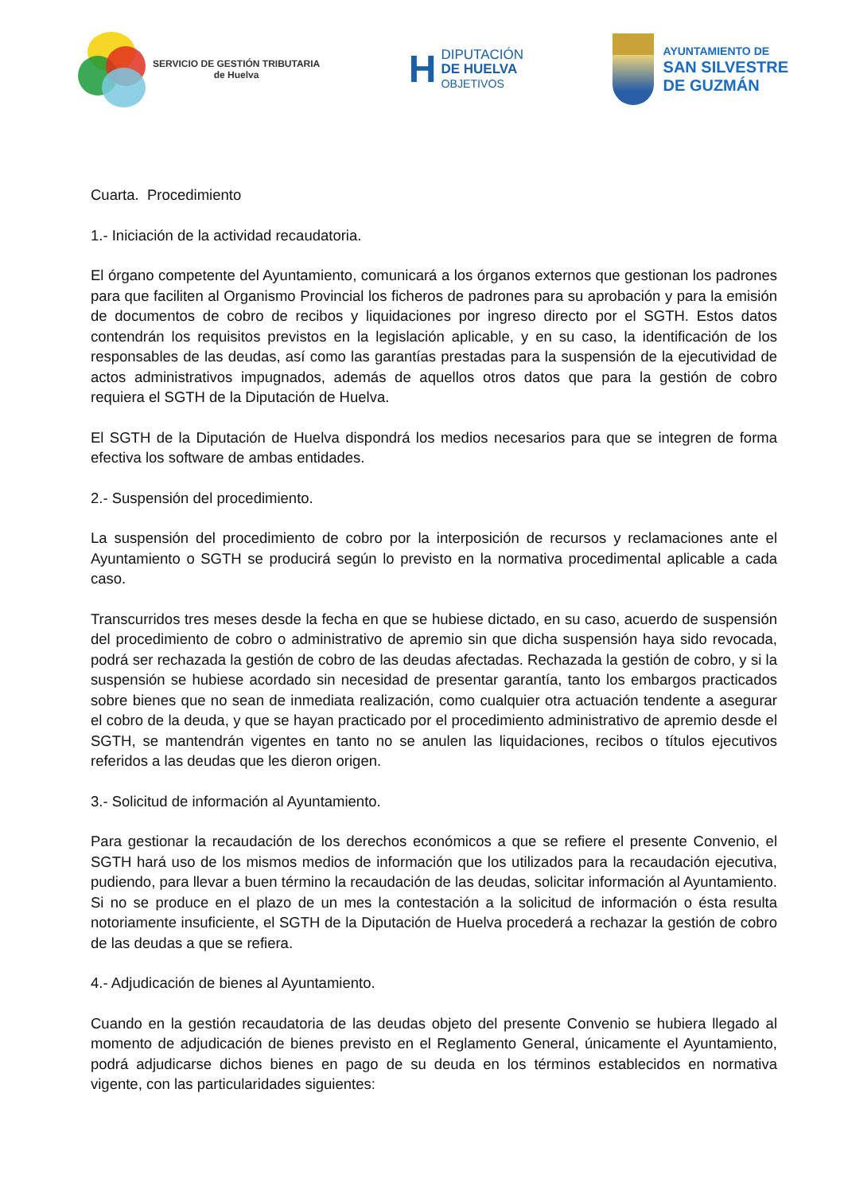SERVICIO DE GESTIÓN TRIBUTARIA
de Huelva
H
DIPUTACIÓN
DE HUELVA
OBJETIVOS
AYUNTAMIENTO DE
SAN SILVESTRE
DE GUZMÁN
Cuarta. Procedimiento
1.- Iniciación de la actividad recaudatoria.
El órgano competente del Ayuntamiento, comunicará a los órganos externos que gestionan los padrones para que faciliten al Organismo Provincial los ficheros de padrones para su aprobación y para la emisión de documentos de cobro de recibos y liquidaciones por ingreso directo por el SGTH. Estos datos contendrán los requisitos previstos en la legislación aplicable, y en su caso, la identificación de los responsables de las deudas, así como las garantías prestadas para la suspensión de la ejecutividad de actos administrativos impugnados, además de aquellos otros datos que para la gestión de cobro requiera el SGTH de la Diputación de Huelva.
El SGTH de la Diputación de Huelva dispondrá los medios necesarios para que se integren de forma efectiva los software de ambas entidades.
2.- Suspensión del procedimiento.
La suspensión del procedimiento de cobro por la interposición de recursos y reclamaciones ante el Ayuntamiento o SGTH se producirá según lo previsto en la normativa procedimental aplicable a cada caso.
Transcurridos tres meses desde la fecha en que se hubiese dictado, en su caso, acuerdo de suspensión del procedimiento de cobro o administrativo de apremio sin que dicha suspensión haya sido revocada, podrá ser rechazada la gestión de cobro de las deudas afectadas. Rechazada la gestión de cobro, y si la suspensión se hubiese acordado sin necesidad de presentar garantía, tanto los embargos practicados sobre bienes que no sean de inmediata realización, como cualquier otra actuación tendente a asegurar el cobro de la deuda, y que se hayan practicado por el procedimiento administrativo de apremio desde el SGTH, se mantendrán vigentes en tanto no se anulen las liquidaciones, recibos o títulos ejecutivos referidos a las deudas que les dieron origen.
3.- Solicitud de información al Ayuntamiento.
Para gestionar la recaudación de los derechos económicos a que se refiere el presente Convenio, el SGTH hará uso de los mismos medios de información que los utilizados para la recaudación ejecutiva, pudiendo, para llevar a buen término la recaudación de las deudas, solicitar información al Ayuntamiento. Si no se produce en el plazo de un mes la contestación a la solicitud de información o ésta resulta notoriamente insuficiente, el SGTH de la Diputación de Huelva procederá a rechazar la gestión de cobro de las deudas a que se refiera.
4.- Adjudicación de bienes al Ayuntamiento.
Cuando en la gestión recaudatoria de las deudas objeto del presente Convenio se hubiera llegado al momento de adjudicación de bienes previsto en el Reglamento General, únicamente el Ayuntamiento, podrá adjudicarse dichos bienes en pago de su deuda en los términos establecidos en normativa vigente, con las particularidades siguientes: